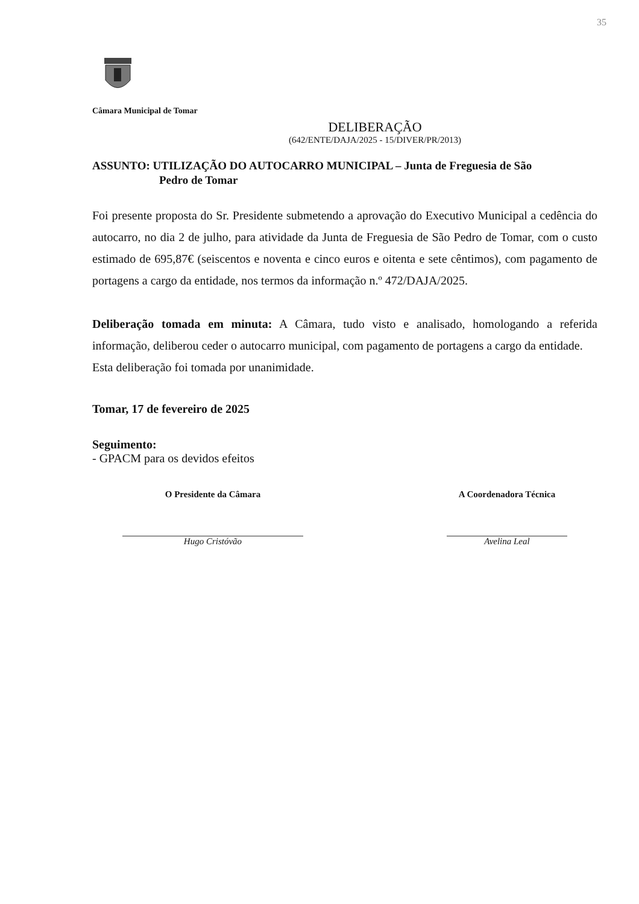35
Câmara Municipal de Tomar
DELIBERAÇÃO
(642/ENTE/DAJA/2025 - 15/DIVER/PR/2013)
ASSUNTO: UTILIZAÇÃO DO AUTOCARRO MUNICIPAL – Junta de Freguesia de São
Pedro de Tomar
Foi presente proposta do Sr. Presidente submetendo a aprovação do Executivo Municipal a cedência do autocarro, no dia 2 de julho, para atividade da Junta de Freguesia de São Pedro de Tomar, com o custo estimado de 695,87€ (seiscentos e noventa e cinco euros e oitenta e sete cêntimos), com pagamento de portagens a cargo da entidade, nos termos da informação n.º 472/DAJA/2025.
Deliberação tomada em minuta: A Câmara, tudo visto e analisado, homologando a referida informação, deliberou ceder o autocarro municipal, com pagamento de portagens a cargo da entidade.
Esta deliberação foi tomada por unanimidade.
Tomar, 17 de fevereiro de 2025
Seguimento:
- GPACM para os devidos efeitos
O Presidente da Câmara
Hugo Cristóvão
A Coordenadora Técnica
Avelina Leal